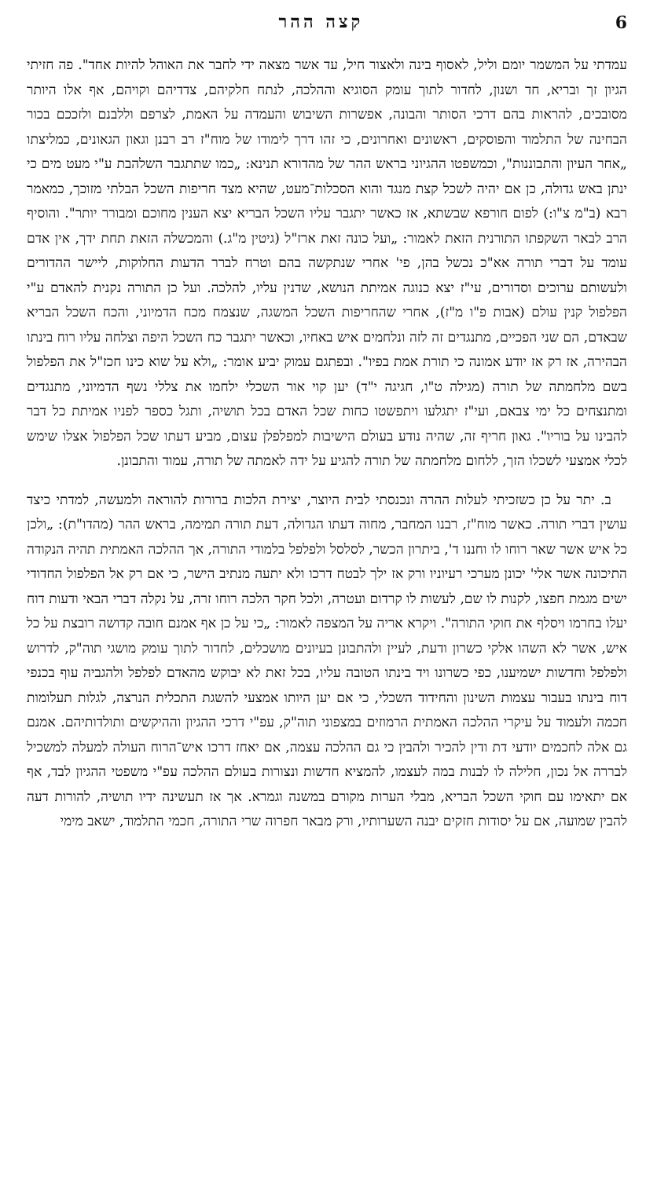6 קצה ההר
עמדתי על המשמר יומם וליל, לאסוף בינה ולאצור חיל, עד אשר מצאה ידי לחבר את האוהל להיות אחד". פה חזיתי הגיון זך ובריא, חד ושנון, לחדור לתוך עומק הסוגיא וההלכה, לנתח חלקיהם, צדדיהם וקויהם, אף אלו היותר מסובכים, להראות בהם דרכי הסותר והבונה, אפשרות השיבוש והעמדה על האמת, לצרפם וללבנם ולזככם בכור הבחינה של התלמוד והפוסקים, ראשונים ואחרונים, כי זהו דרך לימודו של מוח"ז רב רבנן וגאון הגאונים, כמליצתו „אחר העיון והתבוננות", וכמשפטו ההגיוני בראש ההר של מהדורא תנינא: „כמו שתתגבר השלהבת ע"י מעט מים כי ינתן באש גדולה, כן אם יהיה לשכל קצת מנגד והוא הסכלות־מעט, שהיא מצד חריפות השכל הבלתי מזוכך, כמאמר רבא (ב"מ צ"ו:) לפום חורפא שבשתא, אז כאשר יתגבר עליו השכל הבריא יצא הענין מחוכם ומבורר יותר". והוסיף הרב לבאר השקפתו התורנית הזאת לאמור: „ועל כונה זאת ארז"ל (גיטין מ"ג.) והמכשלה הזאת תחת ידך, אין אדם עומד על דברי תורה אא"כ נכשל בהן, פי' אחרי שנתקשה בהם וטרח לברר הדעות החלוקות, ליישר ההדורים ולעשותם ערוכים וסדורים, עי"ז יצא כנוגה אמיתת הנושא, שדנין עליו, להלכה. ועל כן התורה נקנית להאדם ע"י הפלפול קנין עולם (אבות פ"ו מ"ז), אחרי שהחריפות השכל המשגה, שנצמח מכח הדמיוני, והכח השכל הבריא שבאדם, הם שני הפכיים, מתנגדים זה לזה ונלחמים איש באחיו, וכאשר יתגבר כח השכל היפה וצלחה עליו רוח בינתו הבהירה, אז רק אז יודע אמונה כי תורת אמת בפיו". ובפתגם עמוק יביע אומר: „ולא על שוא כינו חכז"ל את הפלפול בשם מלחמתה של תורה (מגילה ט"ו, חגיגה י"ד) יען קוי אור השכלי ילחמו את צללי נשף הדמיוני, מתנגדים ומתנצחים כל ימי צבאם, ועי"ז יתגלעו ויתפשטו כחות שכל האדם בכל תושיה, ותגל כספר לפניו אמיתת כל דבר להבינו על בוריו". גאון חריף זה, שהיה נודע בעולם הישיבות למפלפלן עצום, מביע דעתו שכל הפלפול אצלו שימש לכלי אמצעי לשכלו הזך, ללחום מלחמתה של תורה להגיע על ידה לאמתה של תורה, עמוד והתבונן.
ב. יתר על כן כשזכיתי לעלות ההרה ונכנסתי לבית היוצר, יצירת הלכות ברורות להוראה ולמעשה, למדתי כיצד עושין דברי תורה. כאשר מוח"ז, רבנו המחבר, מחוה דעתו הגדולה, דעת תורה תמימה, בראש ההר (מהדו"ת): „ולכן כל איש אשר שאר רוחו לו וחננו ד', ביתרון הכשר, לסלסל ולפלפל בלמודי התורה, אך ההלכה האמתית תהיה הנקודה התיכונה אשר אלי' יכונן מערכי רעיוניו ורק אז ילך לבטח דרכו ולא יתעה מנתיב הישר, כי אם רק אל הפלפול החדודי ישים מגמת חפצו, לקנות לו שם, לעשות לו קרדום ועטרה, ולכל חקר הלכה רוחו זרה, על נקלה דברי הבאי ודעות דוח יעלו בחרמו ויסלף את חוקי התורה". ויקרא אריה על המצפה לאמור: „כי על כן אף אמנם חובה קדושה רובצת על כל איש, אשר לא השהו אלקי כשרון ודעת, לעיין ולהתבונן בעיונים מושכלים, לחדור לתוך עומק מושגי תוה"ק, לדרוש ולפלפל וחדשות ישמיענו, כפי כשרונו ויד בינתו הטובה עליו, בכל זאת לא יבוקש מהאדם לפלפל ולהגביה עוף בכנפי דוח בינתו בעבור עצמות השינון והחידוד השכלי, כי אם יען היותו אמצעי להשגת התכלית הנרצה, לגלות תעלומות חכמה ולעמוד על עיקרי ההלכה האמתית הרמוזים במצפוני תוה"ק, עפ"י דרכי ההגיון וההיקשים ותולדותיהם. אמנם גם אלה לחכמים יודעי דת ודין להכיר ולהבין כי גם ההלכה עצמה, אם יאחז דרכו איש־הרוח העולה למעלה למשכיל לבררה אל נכון, חלילה לו לבנות במה לעצמו, להמציא חדשות ונצורות בעולם ההלכה עפ"י משפטי ההגיון לבד, אף אם יתאימו עם חוקי השכל הבריא, מבלי הערות מקורם במשנה וגמרא. אך אז תעשינה ידיו תושיה, להורות דעה להבין שמועה, אם על יסודות חזקים יבנה השערותיו, ורק מבאר חפרוה שרי התורה, חכמי התלמוד, ישאב מימי